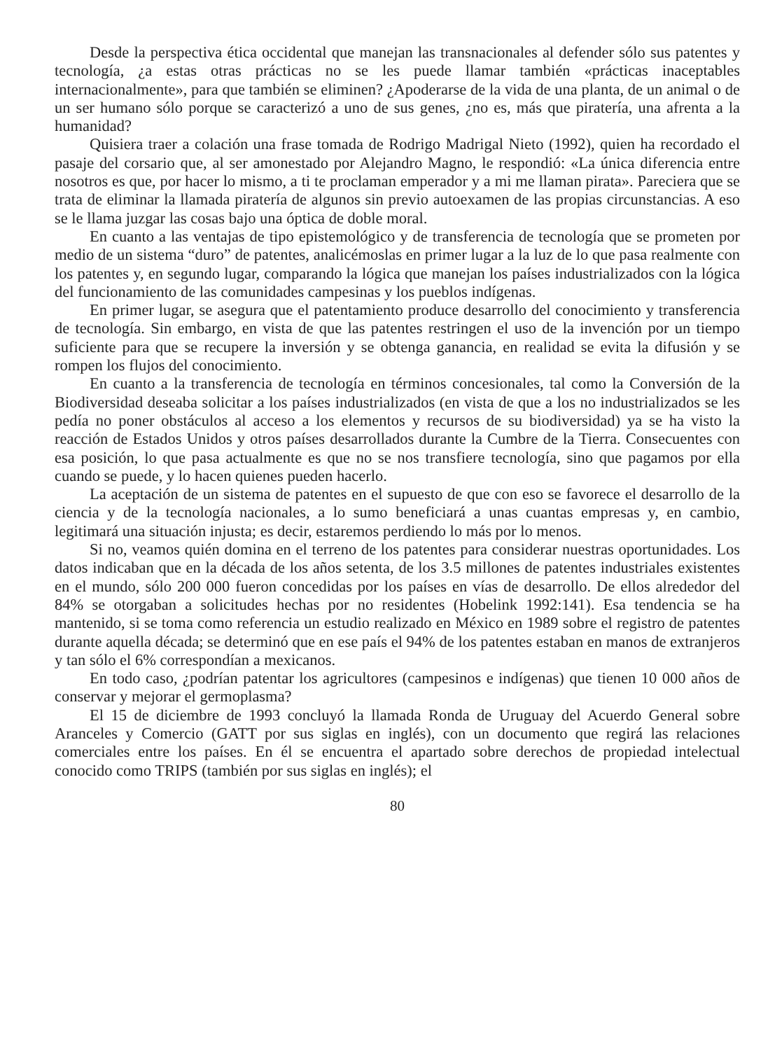Desde la perspectiva ética occidental que manejan las transnacionales al defender sólo sus patentes y tecnología, ¿a estas otras prácticas no se les puede llamar también «prácticas inaceptables internacionalmente», para que también se eliminen? ¿Apoderarse de la vida de una planta, de un animal o de un ser humano sólo porque se caracterizó a uno de sus genes, ¿no es, más que piratería, una afrenta a la humanidad?
Quisiera traer a colación una frase tomada de Rodrigo Madrigal Nieto (1992), quien ha recordado el pasaje del corsario que, al ser amonestado por Alejandro Magno, le respondió: «La única diferencia entre nosotros es que, por hacer lo mismo, a ti te proclaman emperador y a mi me llaman pirata». Pareciera que se trata de eliminar la llamada piratería de algunos sin previo autoexamen de las propias circunstancias. A eso se le llama juzgar las cosas bajo una óptica de doble moral.
En cuanto a las ventajas de tipo epistemológico y de transferencia de tecnología que se prometen por medio de un sistema “duro” de patentes, analicémoslas en primer lugar a la luz de lo que pasa realmente con los patentes y, en segundo lugar, comparando la lógica que manejan los países industrializados con la lógica del funcionamiento de las comunidades campesinas y los pueblos indígenas.
En primer lugar, se asegura que el patentamiento produce desarrollo del conocimiento y transferencia de tecnología. Sin embargo, en vista de que las patentes restringen el uso de la invención por un tiempo suficiente para que se recupere la inversión y se obtenga ganancia, en realidad se evita la difusión y se rompen los flujos del conocimiento.
En cuanto a la transferencia de tecnología en términos concesionales, tal como la Conversión de la Biodiversidad deseaba solicitar a los países industrializados (en vista de que a los no industrializados se les pedía no poner obstáculos al acceso a los elementos y recursos de su biodiversidad) ya se ha visto la reacción de Estados Unidos y otros países desarrollados durante la Cumbre de la Tierra. Consecuentes con esa posición, lo que pasa actualmente es que no se nos transfiere tecnología, sino que pagamos por ella cuando se puede, y lo hacen quienes pueden hacerlo.
La aceptación de un sistema de patentes en el supuesto de que con eso se favorece el desarrollo de la ciencia y de la tecnología nacionales, a lo sumo beneficiará a unas cuantas empresas y, en cambio, legitimará una situación injusta; es decir, estaremos perdiendo lo más por lo menos.
Si no, veamos quién domina en el terreno de los patentes para considerar nuestras oportunidades. Los datos indicaban que en la década de los años setenta, de los 3.5 millones de patentes industriales existentes en el mundo, sólo 200 000 fueron concedidas por los países en vías de desarrollo. De ellos alrededor del 84% se otorgaban a solicitudes hechas por no residentes (Hobelink 1992:141). Esa tendencia se ha mantenido, si se toma como referencia un estudio realizado en México en 1989 sobre el registro de patentes durante aquella década; se determinó que en ese país el 94% de los patentes estaban en manos de extranjeros y tan sólo el 6% correspondían a mexicanos.
En todo caso, ¿podrían patentar los agricultores (campesinos e indígenas) que tienen 10 000 años de conservar y mejorar el germoplasma?
El 15 de diciembre de 1993 concluyó la llamada Ronda de Uruguay del Acuerdo General sobre Aranceles y Comercio (GATT por sus siglas en inglés), con un documento que regirá las relaciones comerciales entre los países. En él se encuentra el apartado sobre derechos de propiedad intelectual conocido como TRIPS (también por sus siglas en inglés); el
80